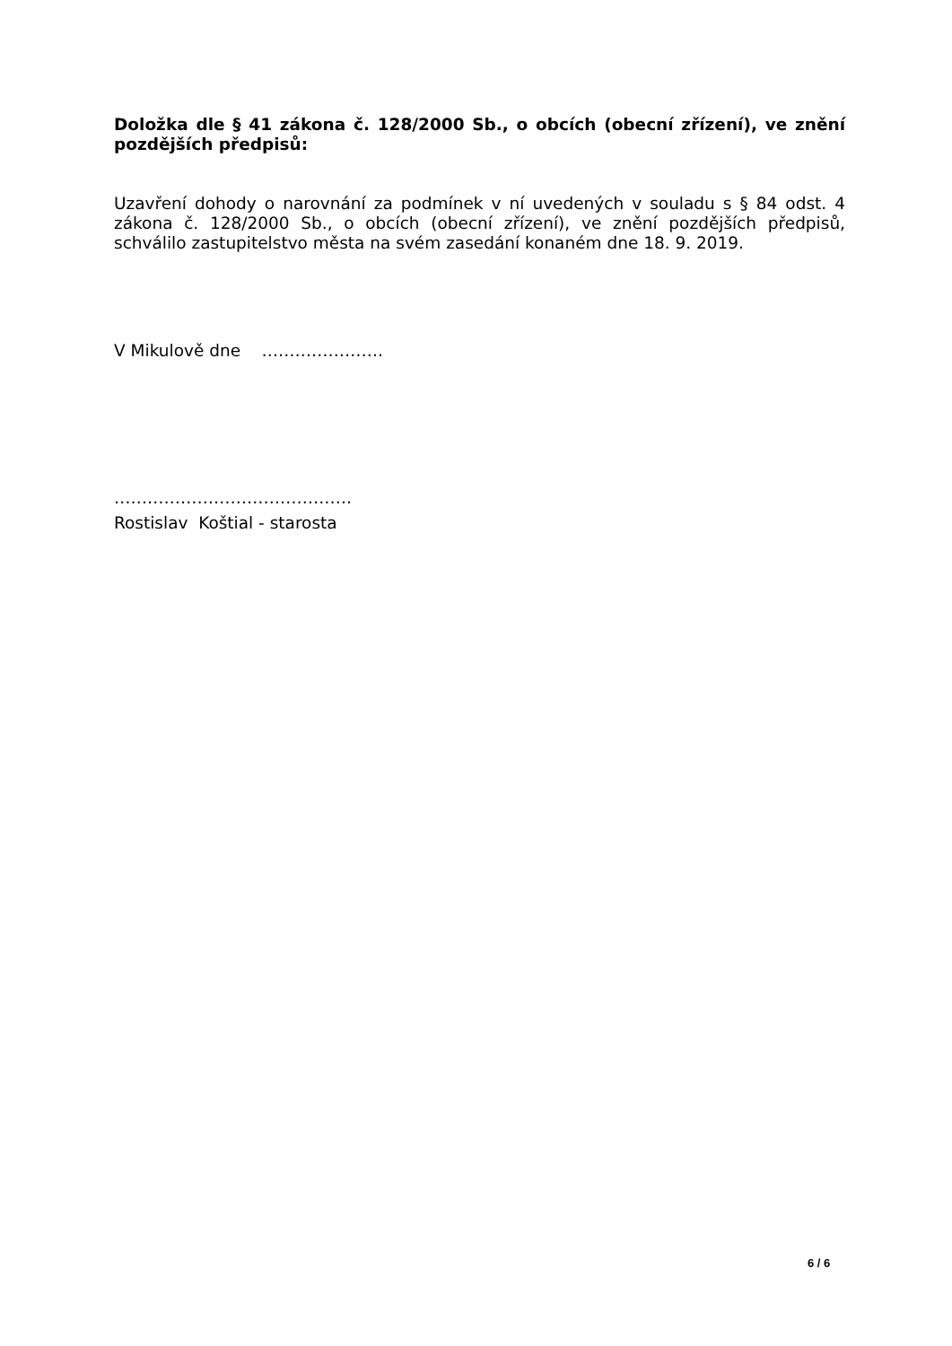Doložka dle § 41 zákona č. 128/2000 Sb., o obcích (obecní zřízení), ve znění pozdějších předpisů:
Uzavření dohody o narovnání za podmínek v ní uvedených v souladu s § 84 odst. 4 zákona č. 128/2000 Sb., o obcích (obecní zřízení), ve znění pozdějších předpisů, schválilo zastupitelstvo města na svém zasedání konaném dne 18. 9. 2019.
V Mikulově dne ………………….
…………………………………….
Rostislav Koštial - starosta
6 / 6